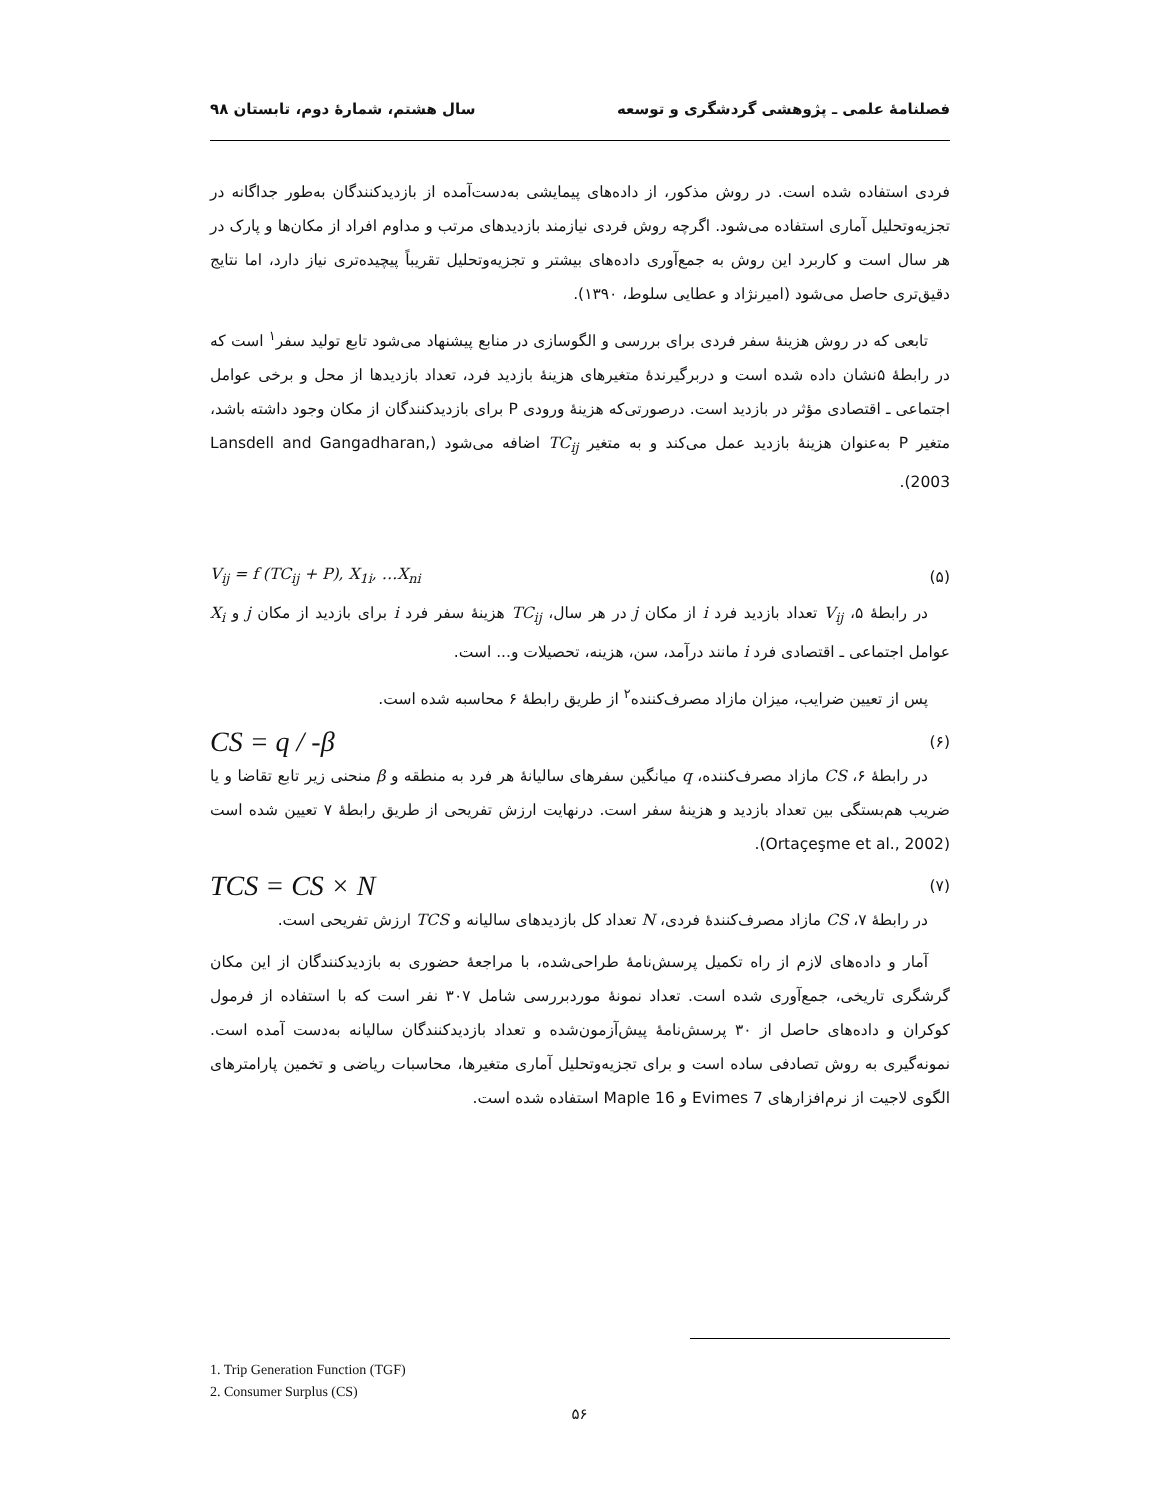فصلنامهٔ علمی ـ پژوهشی گردشگری و توسعه سال هشتم، شمارهٔ دوم، تابستان ۹۸
فردی استفاده شده است. در روش مذکور، از داده‌های پیمایشی به‌دست‌آمده از بازدیدکنندگان به‌طور جداگانه در تجزیه‌وتحلیل آماری استفاده می‌شود. اگرچه روش فردی نیازمند بازدیدهای مرتب و مداوم افراد از مکان‌ها و پارک در هر سال است و کاربرد این روش به جمع‌آوری داده‌های بیشتر و تجزیه‌وتحلیل تقریباً پیچیده‌تری نیاز دارد، اما نتایج دقیق‌تری حاصل می‌شود (امیرنژاد و عطایی سلوط، ۱۳۹۰).
تابعی که در روش هزینهٔ سفر فردی برای بررسی و الگوسازی در منابع پیشنهاد می‌شود تابع تولید سفر<sup>۱</sup> است که در رابطهٔ ۵نشان داده شده است و دربرگیرندهٔ متغیرهای هزینهٔ بازدید فرد، تعداد بازدیدها از محل و برخی عوامل اجتماعی ـ اقتصادی مؤثر در بازدید است. درصورتی‌که هزینهٔ ورودی P برای بازدیدکنندگان از مکان وجود داشته باشد، متغیر P به‌عنوان هزینهٔ بازدید عمل می‌کند و به متغیر TC<sub>ij</sub> اضافه می‌شود (Lansdell and Gangadharan, 2003).
(۵) V<sub>ij</sub> = f (TC<sub>ij</sub> + P), X<sub>1i</sub>, …X<sub>ni</sub>
در رابطهٔ ۵، V<sub>ij</sub> تعداد بازدید فرد i از مکان j در هر سال، TC<sub>ij</sub> هزینهٔ سفر فرد i برای بازدید از مکان j و X<sub>i</sub> عوامل اجتماعی ـ اقتصادی فرد i مانند درآمد، سن، هزینه، تحصیلات و... است.
پس از تعیین ضرایب، میزان مازاد مصرف‌کننده<sup>۲</sup> از طریق رابطهٔ ۶ محاسبه شده است.
(۶) CS = q / -β
در رابطهٔ ۶، CS مازاد مصرف‌کننده، q میانگین سفرهای سالیانهٔ هر فرد به منطقه و β منحنی زیر تابع تقاضا و یا ضریب هم‌بستگی بین تعداد بازدید و هزینهٔ سفر است. درنهایت ارزش تفریحی از طریق رابطهٔ ۷ تعیین شده است (Ortaçeşme et al., 2002).
(۷) TCS = CS × N
در رابطهٔ ۷، CS مازاد مصرف‌کنندهٔ فردی، N تعداد کل بازدیدهای سالیانه و TCS ارزش تفریحی است.
آمار و داده‌های لازم از راه تکمیل پرسش‌نامهٔ طراحی‌شده، با مراجعهٔ حضوری به بازدیدکنندگان از این مکان گرشگری تاریخی، جمع‌آوری شده است. تعداد نمونهٔ موردبررسی شامل ۳۰۷ نفر است که با استفاده از فرمول کوکران و داده‌های حاصل از ۳۰ پرسش‌نامهٔ پیش‌آزمون‌شده و تعداد بازدیدکنندگان سالیانه به‌دست آمده است. نمونه‌گیری به روش تصادفی ساده است و برای تجزیه‌وتحلیل آماری متغیرها، محاسبات ریاضی و تخمین پارامترهای الگوی لاجیت از نرم‌افزارهای Evimes 7 و Maple 16 استفاده شده است.
1. Trip Generation Function (TGF)
2. Consumer Surplus (CS)
۵۶